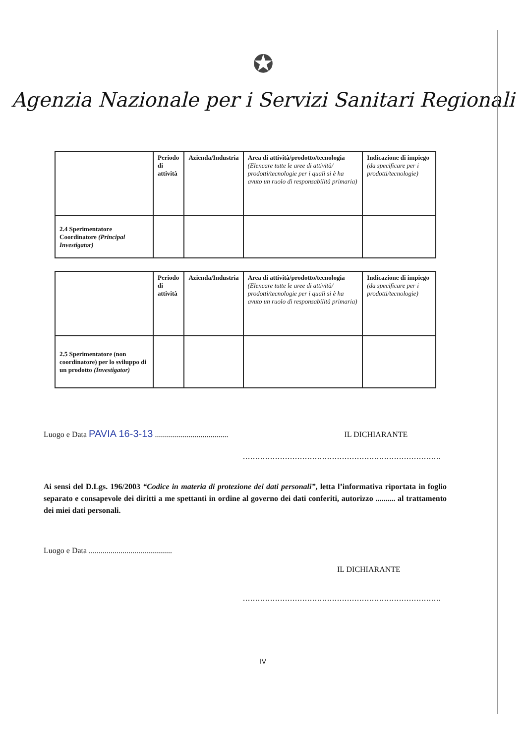✪
Agenzia Nazionale per i Servizi Sanitari Regionali
| | Periodo di attività | Azienda/Industria | Area di attività/prodotto/tecnologia (Elencare tutte le aree di attività/ prodotti/tecnologie per i quali si è ha avuto un ruolo di responsabilità primaria) | Indicazione di impiego (da specificare per i prodotti/tecnologie) |
| 2.4 Sperimentatore Coordinatore (Principal Investigator) | | | | |
| | Periodo di attività | Azienda/Industria | Area di attività/prodotto/tecnologia (Elencare tutte le aree di attività/ prodotti/tecnologie per i quali si è ha avuto un ruolo di responsabilità primaria) | Indicazione di impiego (da specificare per i prodotti/tecnologie) |
| 2.5 Sperimentatore (non coordinatore) per lo sviluppo di un prodotto (Investigator) | | | | |
Luogo e Data PAVIA 16-3-13 ..................................... IL DICHIARANTE
................................................................................
Ai sensi del D.Lgs. 196/2003 “Codice in materia di protezione dei dati personali”, letta l’informativa riportata in foglio separato e consapevole dei diritti a me spettanti in ordine al governo dei dati conferiti, autorizzo .......... al trattamento dei miei dati personali.
Luogo e Data ..........................................
IL DICHIARANTE
................................................................................
IV